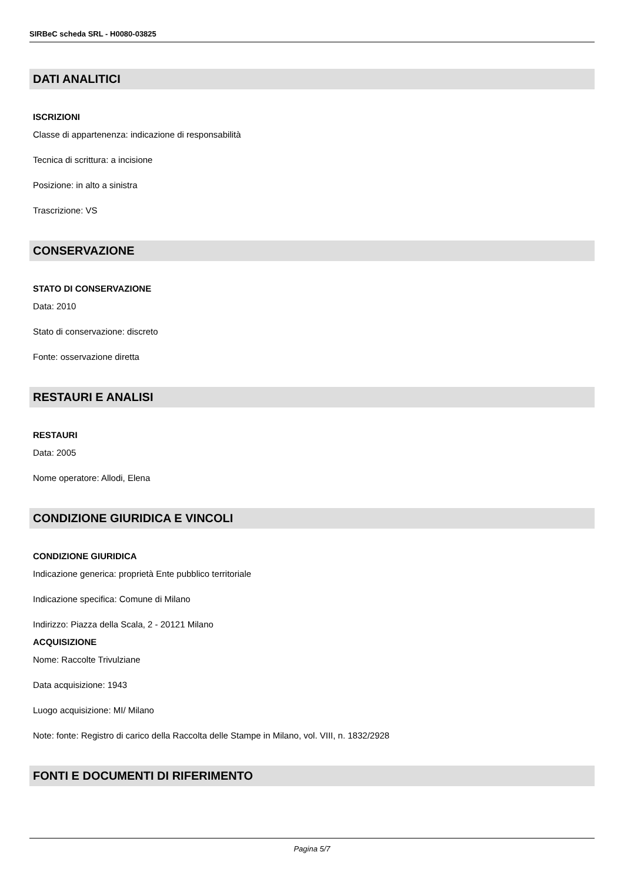SIRBeC scheda SRL - H0080-03825
DATI ANALITICI
ISCRIZIONI
Classe di appartenenza: indicazione di responsabilità
Tecnica di scrittura: a incisione
Posizione: in alto a sinistra
Trascrizione: VS
CONSERVAZIONE
STATO DI CONSERVAZIONE
Data: 2010
Stato di conservazione: discreto
Fonte: osservazione diretta
RESTAURI E ANALISI
RESTAURI
Data: 2005
Nome operatore: Allodi, Elena
CONDIZIONE GIURIDICA E VINCOLI
CONDIZIONE GIURIDICA
Indicazione generica: proprietà Ente pubblico territoriale
Indicazione specifica: Comune di Milano
Indirizzo: Piazza della Scala, 2 - 20121 Milano
ACQUISIZIONE
Nome: Raccolte Trivulziane
Data acquisizione: 1943
Luogo acquisizione: MI/ Milano
Note: fonte: Registro di carico della Raccolta delle Stampe in Milano, vol. VIII, n. 1832/2928
FONTI E DOCUMENTI DI RIFERIMENTO
Pagina 5/7